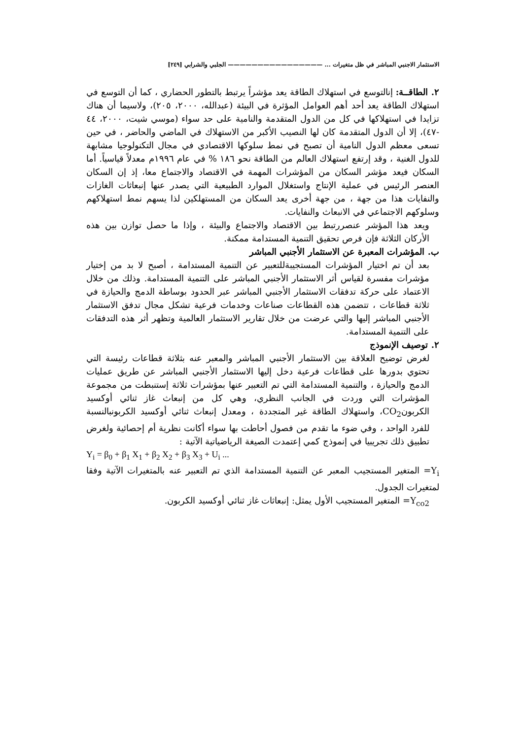الاستثمار الاجنبي المباشر في ظل متغيرات ... ———————————————— الجلبي والشرابي [٢٤٩]
٢. الطاقــة: إنالتوسع في استهلاك الطاقة يعد مؤشراً يرتبط بالتطور الحضاري ، كما أن التوسع في استهلاك الطاقة يعد أحد أهم العوامل المؤثرة في البيئة (عبدالله، ٢٠٠٠، ٢٠٥)، ولاسيما أن هناك تزايدا في استهلاكها في كل من الدول المتقدمة والنامية على حد سواء (موسي شيت، ٢٠٠٠، ٤٤ -٤٧)، إلا أن الدول المتقدمة كان لها النصيب الأكبر من الاستهلاك في الماضي والحاضر ، في حين تسعى معظم الدول النامية أن تصبح في نمط سلوكها الاقتصادي في مجال التكنولوجيا مشابهة للدول الغنية ، وقد إرتفع استهلاك العالم من الطاقة نحو ١٨٦ % في عام ١٩٩٦م معدلاً قياسياً. أما السكان فيعد مؤشر السكان من المؤشرات المهمة في الاقتصاد والاجتماع معا، إذ إن السكان العنصر الرئيس في عملية الإنتاج واستغلال الموارد الطبيعية التي يصدر عنها إنبعاثات الغازات والنفايات هذا من جهة ، من جهة أخرى يعد السكان من المستهلكين لذا يسهم نمط استهلاكهم وسلوكهم الاجتماعي في الانبعاث والنفايات.
ويعد هذا المؤشر عنصررتبط بين الاقتصاد والاجتماع والبيئة ، وإذا ما حصل توازن بين هذه الأركان الثلاثة فإن فرص تحقيق التنمية المستدامة ممكنة.
ب. المؤشرات المعبرة عن الاستثمار الأجنبي المباشر
بعد أن تم اختيار المؤشرات المستجيبةللتعبير عن التنمية المستدامة ، أصبح لا بد من إختيار مؤشرات مفسرة لقياس أثر الاستثمار الأجنبي المباشر على التنمية المستدامة. وذلك من خلال الاعتماد على حركة تدفقات الاستثمار الأجنبي المباشر عبر الحدود بوساطة الدمج والحيازة في ثلاثة قطاعات ، تتضمن هذه القطاعات صناعات وخدمات فرعية تشكل مجال تدفق الاستثمار الأجنبي المباشر إليها والتي عرضت من خلال تقارير الاستثمار العالمية وتظهر أثر هذه التدفقات على التنمية المستدامة.
٢. توصيف الإنموذج
لغرض توضيح العلاقة بين الاستثمار الأجنبي المباشر والمعبر عنه بثلاثة قطاعات رئيسة التي تحتوي بدورها على قطاعات فرعية دخل إليها الاستثمار الأجنبي المباشر عن طريق عمليات الدمج والحيازة ، والتنمية المستدامة التي تم التعبير عنها بمؤشرات ثلاثة إستنبطت من مجموعة المؤشرات التي وردت في الجانب النظري، وهي كل من إنبعاث غاز ثنائي أوكسيد الكربونCO<sub>2</sub>، واستهلاك الطاقة غير المتجددة ، ومعدل إنبعاث ثنائي أوكسيد الكربونبالنسبة للفرد الواحد ، وفي ضوء ما تقدم من فصول أحاطت بها سواء أكانت نظرية أم إحصائية ولغرض تطبيق ذلك تجريبيا في إنموذج كمي إعتمدت الصيغة الرياضياتية الآتية :
Y<sub>i</sub> = β<sub>0</sub> + β<sub>1</sub> X<sub>1</sub> + β<sub>2</sub> X<sub>2</sub> + β<sub>3</sub> X<sub>3</sub> + U<sub>i</sub> ...
Y<sub>i</sub>= المتغير المستجيب المعبر عن التنمية المستدامة الذي تم التعبير عنه بالمتغيرات الآتية وفقا لمتغيرات الجدول.
Y<sub>co2</sub>= المتغير المستجيب الأول يمثل: إنبعاثات غاز ثنائي أوكسيد الكربون.